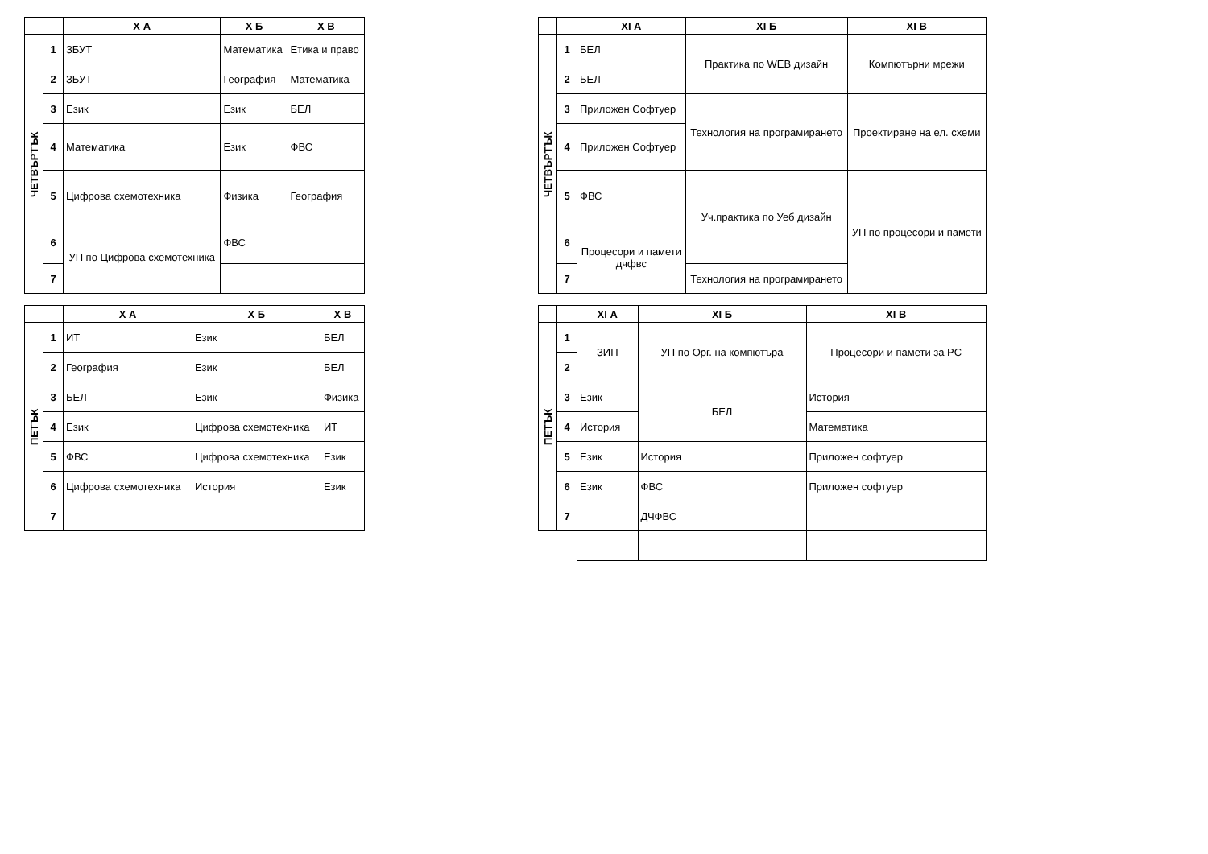| | | Х А | Х Б | Х В |
| --- | --- | --- | --- | --- |
| ЧЕТВЪРТЪК | 1 | ЗБУТ | Математика | Етика и право |
| | 2 | ЗБУТ | География | Математика |
| | 3 | Език | Език | БЕЛ |
| | 4 | Математика | Език | ФВС |
| | 5 | Цифрова схемотехника | Физика | География |
| | 6 | УП по Цифрова схемотехника | ФВС | |
| | 7 | | | |
| | | Х А | Х Б | Х В |
| --- | --- | --- | --- | --- |
| ПЕТЪК | 1 | ИТ | Език | БЕЛ |
| | 2 | География | Език | БЕЛ |
| | 3 | БЕЛ | Език | Физика |
| | 4 | Език | Цифрова схемотехника | ИТ |
| | 5 | ФВС | Цифрова схемотехника | Език |
| | 6 | Цифрова схемотехника | История | Език |
| | 7 | | | |
| | | XI А | XI Б | XI В |
| --- | --- | --- | --- | --- |
| ЧЕТВЪРТЪК | 1 | БЕЛ | Практика по WEB дизайн | Компютърни мрежи |
| | 2 | БЕЛ | | |
| | 3 | Приложен Софтуер | Технология на програмирането | Проектиране на ел. схеми |
| | 4 | Приложен Софтуер | | |
| | 5 | ФВС | Уч.практика по Уеб дизайн | УП по процесори и памети |
| | 6 | Процесори и памети дчфвс | | |
| | 7 | | Технология на програмирането | |
| | | XI А | XI Б | XI В |
| --- | --- | --- | --- | --- |
| ПЕТЪК | 1 | ЗИП | УП по Орг. на компютъра | Процесори и памети за PC |
| | 2 | | | |
| | 3 | Език | БЕЛ | История |
| | 4 | История | | Математика |
| | 5 | Език | История | Приложен софтуер |
| | 6 | Език | ФВС | Приложен софтуер |
| | 7 | | ДЧФВС | |